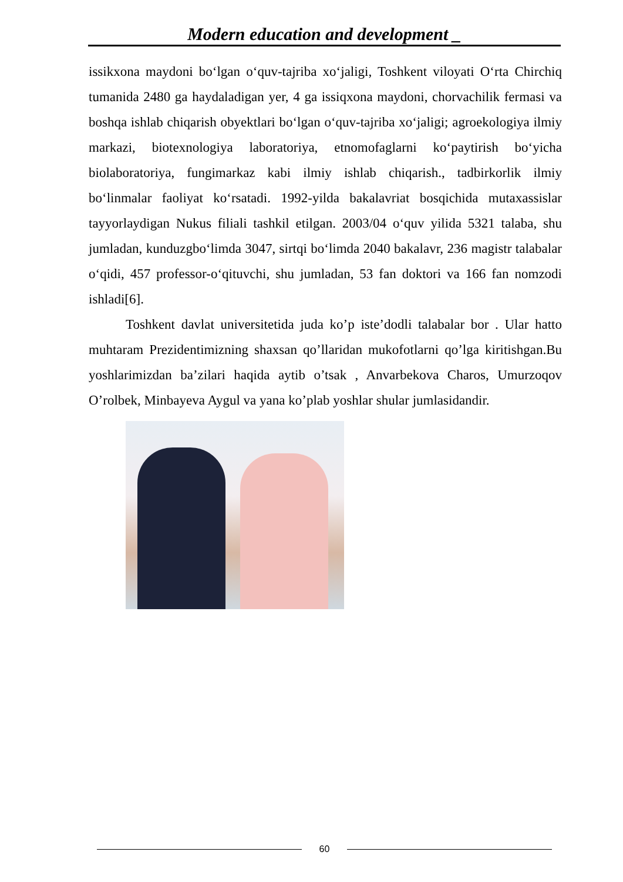Modern education and development _
issikxona maydoni bo‘lgan o‘quv-tajriba xo‘jaligi, Toshkent viloyati O‘rta Chirchiq tumanida 2480 ga haydaladigan yer, 4 ga issiqxona maydoni, chorvachilik fermasi va boshqa ishlab chiqarish obyektlari bo‘lgan o‘quv-tajriba xo‘jaligi; agroekologiya ilmiy markazi, biotexnologiya laboratoriya, etnomofaglarni ko‘paytirish bo‘yicha biolaboratoriya, fungimarkaz kabi ilmiy ishlab chiqarish., tadbirkorlik ilmiy bo‘linmalar faoliyat ko‘rsatadi. 1992-yilda bakalavriat bosqichida mutaxassislar tayyorlaydigan Nukus filiali tashkil etilgan. 2003/04 o‘quv yilida 5321 talaba, shu jumladan, kunduzgbo‘limda 3047, sirtqi bo‘limda 2040 bakalavr, 236 magistr talabalar o‘qidi, 457 professor-o‘qituvchi, shu jumladan, 53 fan doktori va 166 fan nomzodi ishladi[6].
Toshkent davlat universitetida juda ko’p iste’dodli talabalar bor . Ular hatto muhtaram Prezidentimizning shaxsan qo’llaridan mukofotlarni qo’lga kiritishgan.Bu yoshlarimizdan ba’zilari haqida aytib o’tsak , Anvarbekova Charos, Umurzoqov O’rolbek, Minbayeva Aygul va yana ko’plab yoshlar shular jumlasidandir.
60